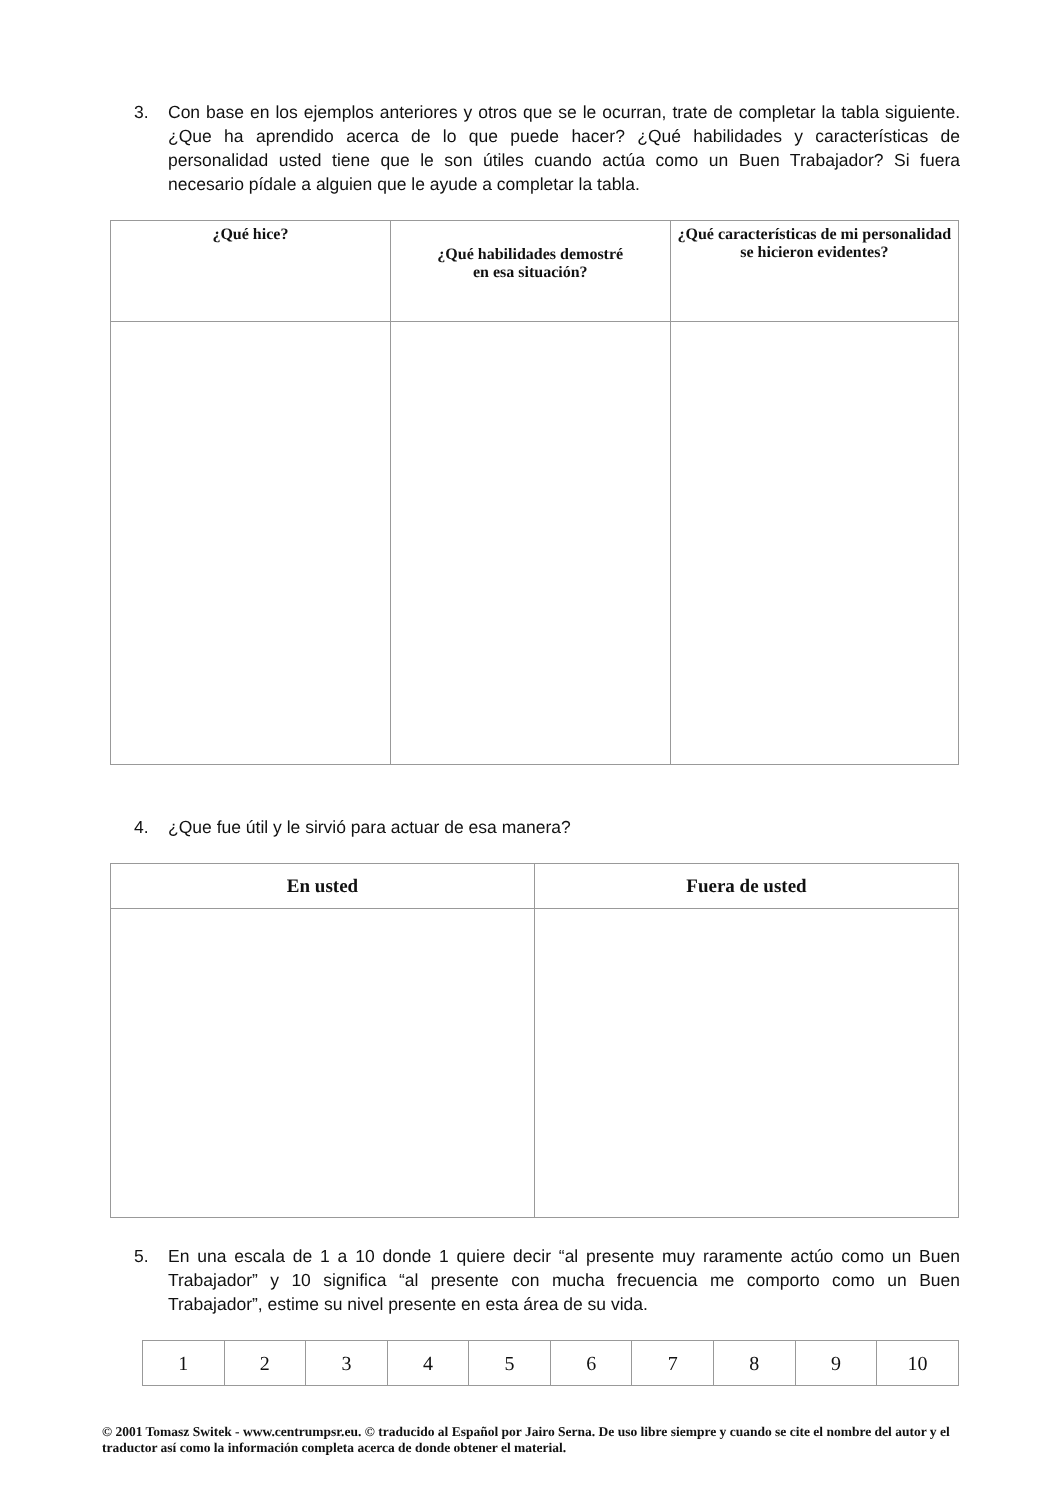3. Con base en los ejemplos anteriores y otros que se le ocurran, trate de completar la tabla siguiente. ¿Que ha aprendido acerca de lo que puede hacer? ¿Qué habilidades y características de personalidad usted tiene que le son útiles cuando actúa como un Buen Trabajador? Si fuera necesario pídale a alguien que le ayude a completar la tabla.
| ¿Qué hice? | ¿Qué habilidades demostré en esa situación? | ¿Qué características de mi personalidad se hicieron evidentes? |
| --- | --- | --- |
4. ¿Que fue útil y le sirvió para actuar de esa manera?
| En usted | Fuera de usted |
| --- | --- |
5. En una escala de 1 a 10 donde 1 quiere decir “al presente muy raramente actúo como un Buen Trabajador” y 10 significa “al presente con mucha frecuencia me comporto como un Buen Trabajador”, estime su nivel presente en esta área de su vida.
| 1 | 2 | 3 | 4 | 5 | 6 | 7 | 8 | 9 | 10 |
© 2001 Tomasz Switek - www.centrumpsr.eu. © traducido al Español por Jairo Serna. De uso libre siempre y cuando se cite el nombre del autor y el traductor así como la información completa acerca de donde obtener el material.